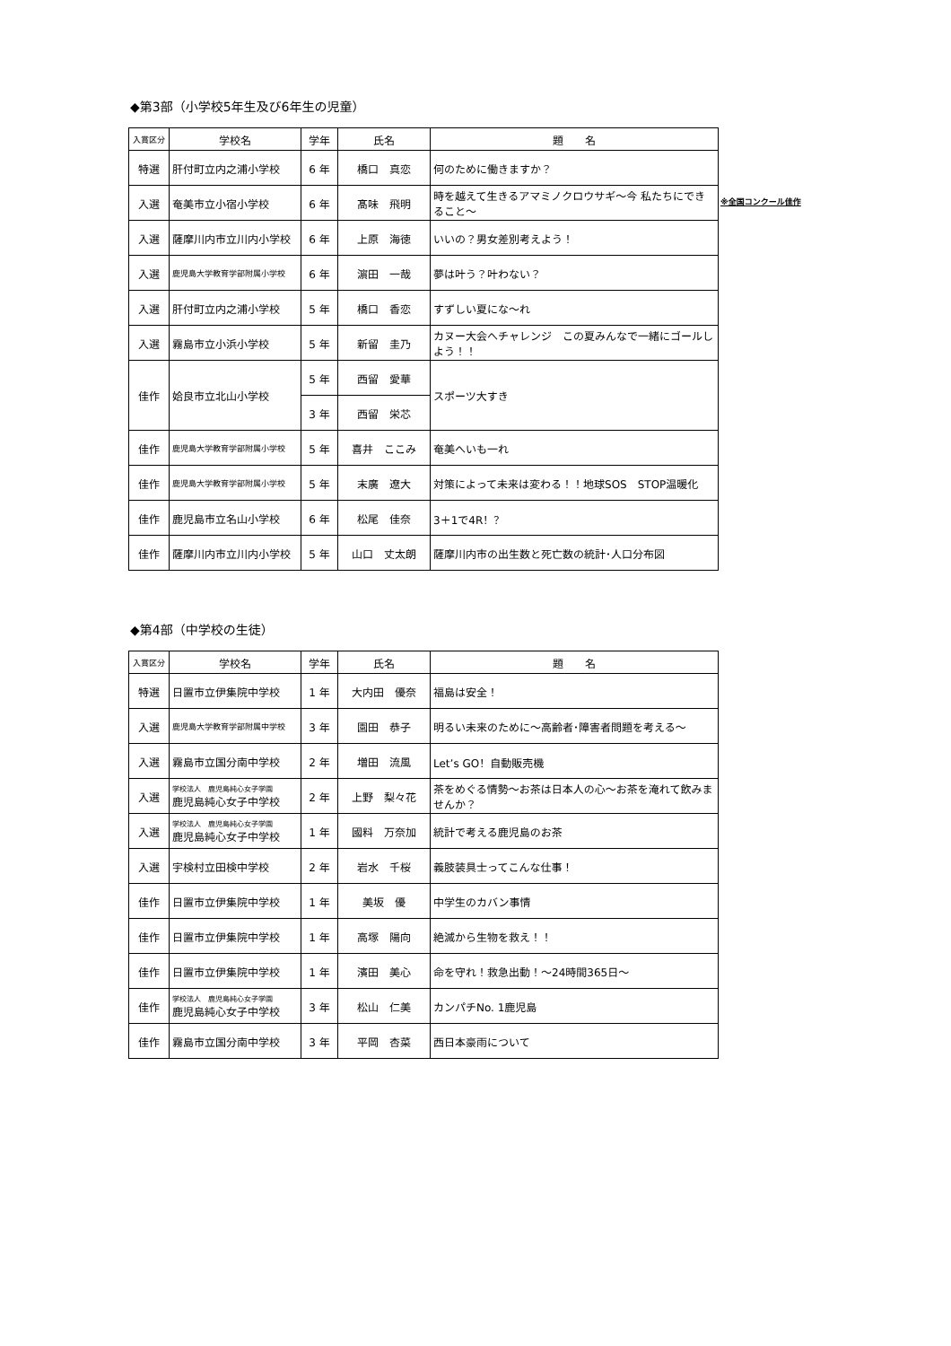◆第3部（小学校5年生及び6年生の児童）
| 入賞区分 | 学校名 | 学年 | 氏名 | 題 名 |
| --- | --- | --- | --- | --- |
| 特選 | 肝付町立内之浦小学校 | 6 年 | 橋口 真恋 | 何のために働きますか？ |
| 入選 | 奄美市立小宿小学校 | 6 年 | 髙味 飛明 | 時を越えて生きるアマミノクロウサギ～今 私たちにできること～ |
| 入選 | 薩摩川内市立川内小学校 | 6 年 | 上原 海徳 | いいの？男女差別考えよう！ |
| 入選 | 鹿児島大学教育学部附属小学校 | 6 年 | 濵田 一哉 | 夢は叶う？叶わない？ |
| 入選 | 肝付町立内之浦小学校 | 5 年 | 橋口 香恋 | すずしい夏にな～れ |
| 入選 | 霧島市立小浜小学校 | 5 年 | 新留 圭乃 | カヌー大会へチャレンジ この夏みんなで一緒にゴールしよう！！ |
| 佳作 | 姶良市立北山小学校 | 5 年 | 西留 愛華 | スポーツ大すき |
| | | 3 年 | 西留 栄芯 | |
| 佳作 | 鹿児島大学教育学部附属小学校 | 5 年 | 喜井 ここみ | 奄美へいも一れ |
| 佳作 | 鹿児島大学教育学部附属小学校 | 5 年 | 末廣 遼大 | 対策によって未来は変わる！！地球SOS STOP温暖化 |
| 佳作 | 鹿児島市立名山小学校 | 6 年 | 松尾 佳奈 | 3＋1で4R！？ |
| 佳作 | 薩摩川内市立川内小学校 | 5 年 | 山口 丈太朗 | 薩摩川内市の出生数と死亡数の統計･人口分布図 |
※全国コンクール佳作
◆第4部（中学校の生徒）
| 入賞区分 | 学校名 | 学年 | 氏名 | 題 名 |
| --- | --- | --- | --- | --- |
| 特選 | 日置市立伊集院中学校 | 1 年 | 大内田 優奈 | 福島は安全！ |
| 入選 | 鹿児島大学教育学部附属中学校 | 3 年 | 園田 恭子 | 明るい未来のために～高齢者･障害者問題を考える～ |
| 入選 | 霧島市立国分南中学校 | 2 年 | 増田 流風 | Let’s GO！自動販売機 |
| 入選 | 学校法人 鹿児島純心女子学園 鹿児島純心女子中学校 | 2 年 | 上野 梨々花 | 茶をめぐる情勢～お茶は日本人の心～お茶を淹れて飲みませんか？ |
| 入選 | 学校法人 鹿児島純心女子学園 鹿児島純心女子中学校 | 1 年 | 國料 万奈加 | 統計で考える鹿児島のお茶 |
| 入選 | 宇検村立田検中学校 | 2 年 | 岩水 千桜 | 義肢装具士ってこんな仕事！ |
| 佳作 | 日置市立伊集院中学校 | 1 年 | 美坂 優 | 中学生のカバン事情 |
| 佳作 | 日置市立伊集院中学校 | 1 年 | 高塚 陽向 | 絶滅から生物を救え！！ |
| 佳作 | 日置市立伊集院中学校 | 1 年 | 濱田 美心 | 命を守れ！救急出動！～24時間365日～ |
| 佳作 | 学校法人 鹿児島純心女子学園 鹿児島純心女子中学校 | 3 年 | 松山 仁美 | カンパチNo. 1鹿児島 |
| 佳作 | 霧島市立国分南中学校 | 3 年 | 平岡 杏菜 | 西日本豪雨について |